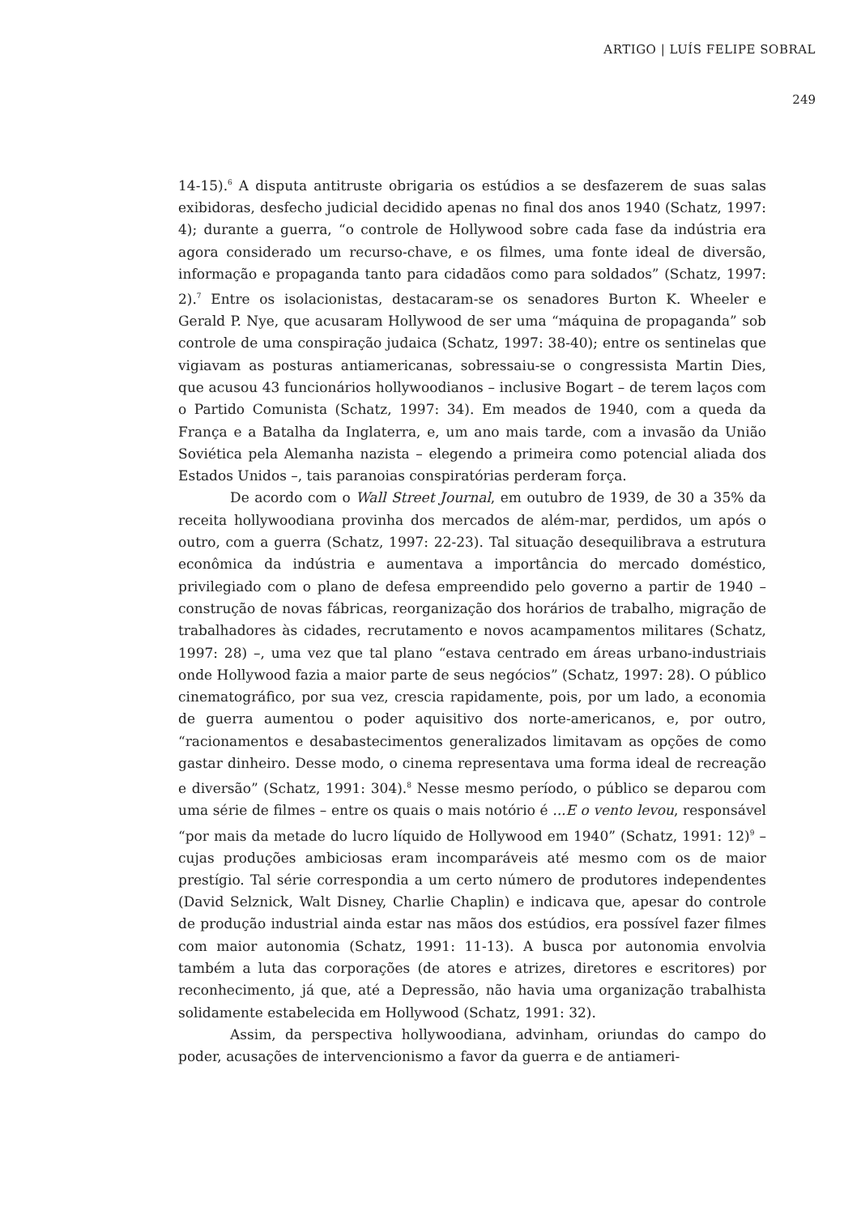ARTIGO | LUÍS FELIPE SOBRAL
249
14-15).<sup>6</sup> A disputa antitruste obrigaria os estúdios a se desfazerem de suas salas exibidoras, desfecho judicial decidido apenas no final dos anos 1940 (Schatz, 1997: 4); durante a guerra, “o controle de Hollywood sobre cada fase da indústria era agora considerado um recurso-chave, e os filmes, uma fonte ideal de diversão, informação e propaganda tanto para cidadãos como para soldados” (Schatz, 1997: 2).<sup>7</sup> Entre os isolacionistas, destacaram-se os senadores Burton K. Wheeler e Gerald P. Nye, que acusaram Hollywood de ser uma “máquina de propaganda” sob controle de uma conspiração judaica (Schatz, 1997: 38-40); entre os sentinelas que vigiavam as posturas antiamericanas, sobressaiu-se o congressista Martin Dies, que acusou 43 funcionários hollywoodianos – inclusive Bogart – de terem laços com o Partido Comunista (Schatz, 1997: 34). Em meados de 1940, com a queda da França e a Batalha da Inglaterra, e, um ano mais tarde, com a invasão da União Soviética pela Alemanha nazista – elegendo a primeira como potencial aliada dos Estados Unidos –, tais paranoias conspiratórias perderam força.
De acordo com o Wall Street Journal, em outubro de 1939, de 30 a 35% da receita hollywoodiana provinha dos mercados de além-mar, perdidos, um após o outro, com a guerra (Schatz, 1997: 22-23). Tal situação desequilibrava a estrutura econômica da indústria e aumentava a importância do mercado doméstico, privilegiado com o plano de defesa empreendido pelo governo a partir de 1940 – construção de novas fábricas, reorganização dos horários de trabalho, migração de trabalhadores às cidades, recrutamento e novos acampamentos militares (Schatz, 1997: 28) –, uma vez que tal plano “estava centrado em áreas urbano-industriais onde Hollywood fazia a maior parte de seus negócios” (Schatz, 1997: 28). O público cinematográfico, por sua vez, crescia rapidamente, pois, por um lado, a economia de guerra aumentou o poder aquisitivo dos norte-americanos, e, por outro, “racionamentos e desabastecimentos generalizados limitavam as opções de como gastar dinheiro. Desse modo, o cinema representava uma forma ideal de recreação e diversão” (Schatz, 1991: 304).<sup>8</sup> Nesse mesmo período, o público se deparou com uma série de filmes – entre os quais o mais notório é ...E o vento levou, responsável “por mais da metade do lucro líquido de Hollywood em 1940” (Schatz, 1991: 12)<sup>9</sup> – cujas produções ambiciosas eram incomparáveis até mesmo com os de maior prestígio. Tal série correspondia a um certo número de produtores independentes (David Selznick, Walt Disney, Charlie Chaplin) e indicava que, apesar do controle de produção industrial ainda estar nas mãos dos estúdios, era possível fazer filmes com maior autonomia (Schatz, 1991: 11-13). A busca por autonomia envolvia também a luta das corporações (de atores e atrizes, diretores e escritores) por reconhecimento, já que, até a Depressão, não havia uma organização trabalhista solidamente estabelecida em Hollywood (Schatz, 1991: 32).
Assim, da perspectiva hollywoodiana, advinham, oriundas do campo do poder, acusações de intervencionismo a favor da guerra e de antiameri-